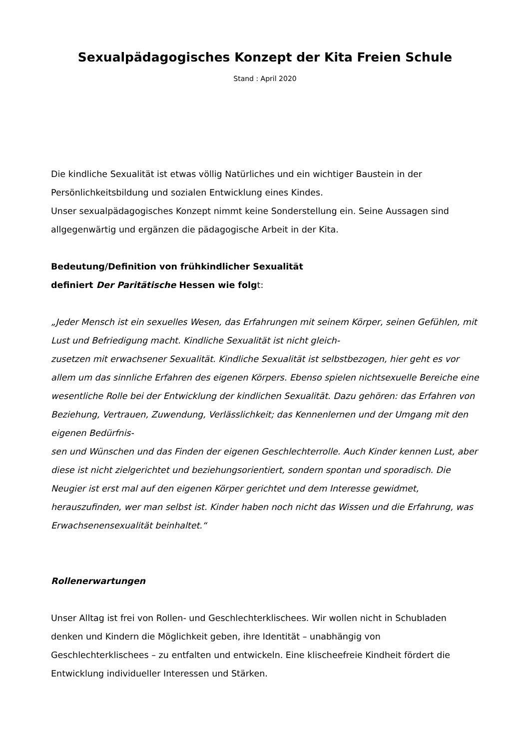Sexualpädagogisches Konzept der Kita Freien Schule
Stand : April 2020
Die kindliche Sexualität ist etwas völlig Natürliches und ein wichtiger Baustein in der Persönlichkeitsbildung und sozialen Entwicklung eines Kindes.
Unser sexualpädagogisches Konzept nimmt keine Sonderstellung ein. Seine Aussagen sind allgegenwärtig und ergänzen die pädagogische Arbeit in der Kita.
Bedeutung/Definition von frühkindlicher Sexualität
definiert Der Paritätische Hessen wie folgt:
„Jeder Mensch ist ein sexuelles Wesen, das Erfahrungen mit seinem Körper, seinen Gefühlen, mit Lust und Befriedigung macht. Kindliche Sexualität ist nicht gleich-
zusetzen mit erwachsener Sexualität. Kindliche Sexualität ist selbstbezogen, hier geht es vor allem um das sinnliche Erfahren des eigenen Körpers. Ebenso spielen nichtsexuelle Bereiche eine wesentliche Rolle bei der Entwicklung der kindlichen Sexualität. Dazu gehören: das Erfahren von Beziehung, Vertrauen, Zuwendung, Verlässlichkeit; das Kennenlernen und der Umgang mit den eigenen Bedürfnis-
sen und Wünschen und das Finden der eigenen Geschlechterrolle. Auch Kinder kennen Lust, aber diese ist nicht zielgerichtet und beziehungsorientiert, sondern spontan und sporadisch. Die Neugier ist erst mal auf den eigenen Körper gerichtet und dem Interesse gewidmet, herauszufinden, wer man selbst ist. Kinder haben noch nicht das Wissen und die Erfahrung, was Erwachsenensexualität beinhaltet.“
Rollenerwartungen
Unser Alltag ist frei von Rollen- und Geschlechterklischees. Wir wollen nicht in Schubladen denken und Kindern die Möglichkeit geben, ihre Identität – unabhängig von Geschlechterklischees – zu entfalten und entwickeln. Eine klischeefreie Kindheit fördert die Entwicklung individueller Interessen und Stärken.